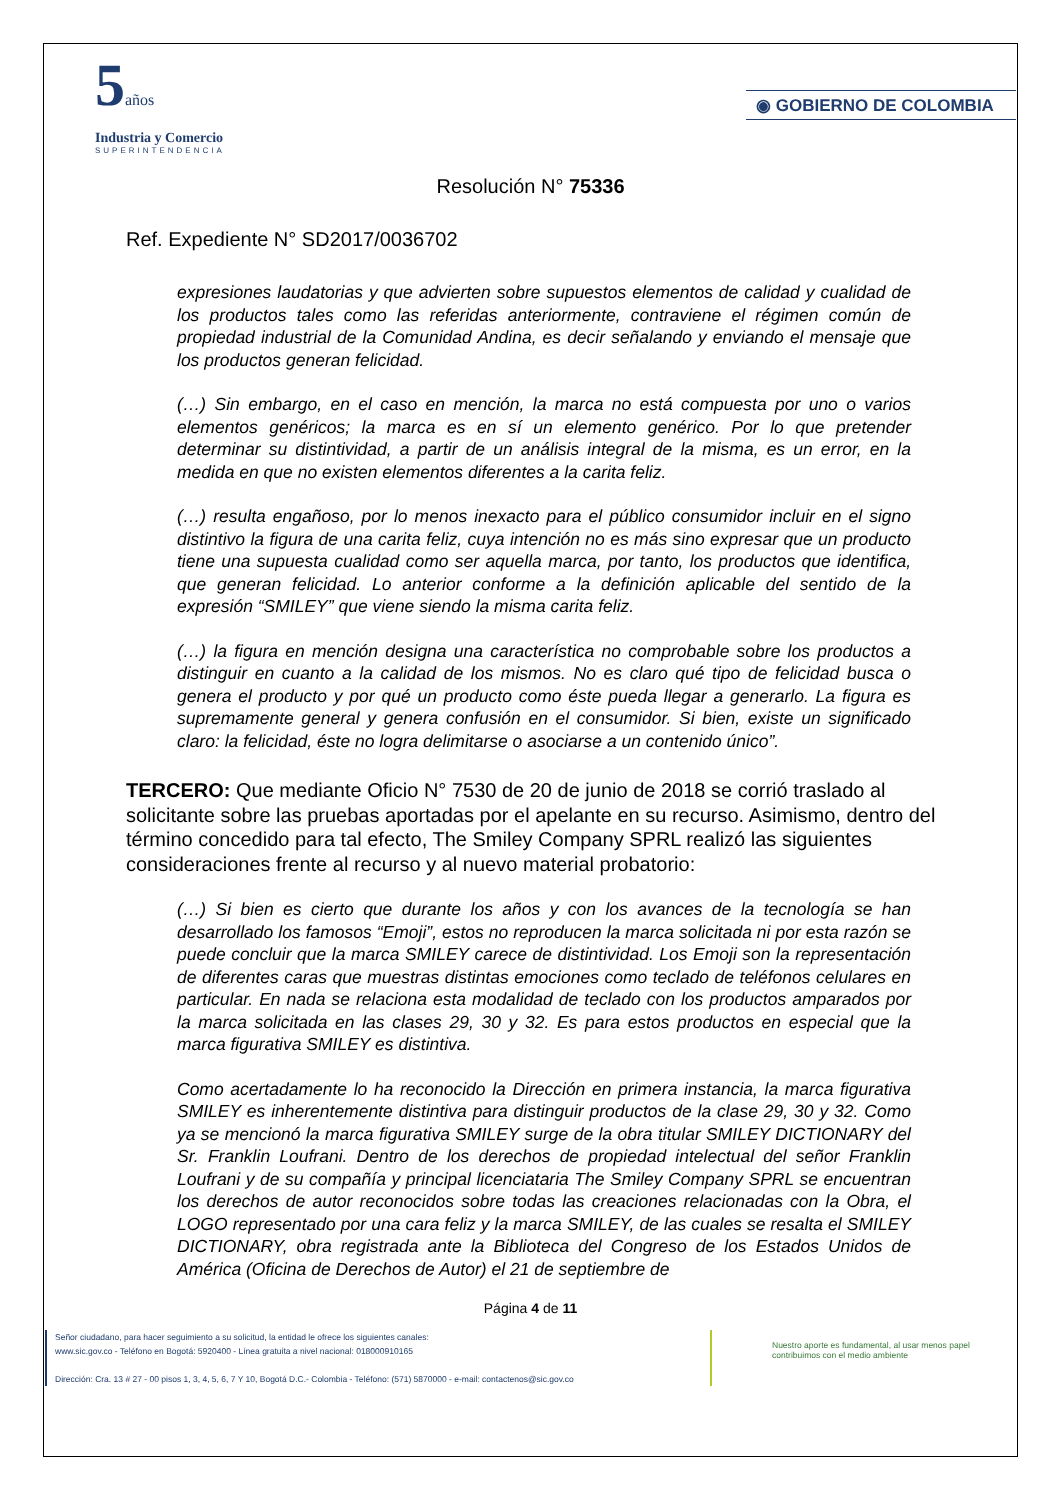5años
Industria y Comercio
SUPERINTENDENCIA
◉ GOBIERNO DE COLOMBIA
Resolución N° 75336
Ref. Expediente N° SD2017/0036702
expresiones laudatorias y que advierten sobre supuestos elementos de calidad y cualidad de los productos tales como las referidas anteriormente, contraviene el régimen común de propiedad industrial de la Comunidad Andina, es decir señalando y enviando el mensaje que los productos generan felicidad.
(…) Sin embargo, en el caso en mención, la marca no está compuesta por uno o varios elementos genéricos; la marca es en sí un elemento genérico. Por lo que pretender determinar su distintividad, a partir de un análisis integral de la misma, es un error, en la medida en que no existen elementos diferentes a la carita feliz.
(…) resulta engañoso, por lo menos inexacto para el público consumidor incluir en el signo distintivo la figura de una carita feliz, cuya intención no es más sino expresar que un producto tiene una supuesta cualidad como ser aquella marca, por tanto, los productos que identifica, que generan felicidad. Lo anterior conforme a la definición aplicable del sentido de la expresión “SMILEY” que viene siendo la misma carita feliz.
(…) la figura en mención designa una característica no comprobable sobre los productos a distinguir en cuanto a la calidad de los mismos. No es claro qué tipo de felicidad busca o genera el producto y por qué un producto como éste pueda llegar a generarlo. La figura es supremamente general y genera confusión en el consumidor. Si bien, existe un significado claro: la felicidad, éste no logra delimitarse o asociarse a un contenido único”.
TERCERO: Que mediante Oficio N° 7530 de 20 de junio de 2018 se corrió traslado al solicitante sobre las pruebas aportadas por el apelante en su recurso. Asimismo, dentro del término concedido para tal efecto, The Smiley Company SPRL realizó las siguientes consideraciones frente al recurso y al nuevo material probatorio:
(…) Si bien es cierto que durante los años y con los avances de la tecnología se han desarrollado los famosos “Emoji”, estos no reproducen la marca solicitada ni por esta razón se puede concluir que la marca SMILEY carece de distintividad. Los Emoji son la representación de diferentes caras que muestras distintas emociones como teclado de teléfonos celulares en particular. En nada se relaciona esta modalidad de teclado con los productos amparados por la marca solicitada en las clases 29, 30 y 32. Es para estos productos en especial que la marca figurativa SMILEY es distintiva.
Como acertadamente lo ha reconocido la Dirección en primera instancia, la marca figurativa SMILEY es inherentemente distintiva para distinguir productos de la clase 29, 30 y 32. Como ya se mencionó la marca figurativa SMILEY surge de la obra titular SMILEY DICTIONARY del Sr. Franklin Loufrani. Dentro de los derechos de propiedad intelectual del señor Franklin Loufrani y de su compañía y principal licenciataria The Smiley Company SPRL se encuentran los derechos de autor reconocidos sobre todas las creaciones relacionadas con la Obra, el LOGO representado por una cara feliz y la marca SMILEY, de las cuales se resalta el SMILEY DICTIONARY, obra registrada ante la Biblioteca del Congreso de los Estados Unidos de América (Oficina de Derechos de Autor) el 21 de septiembre de
Página 4 de 11
Señor ciudadano, para hacer seguimiento a su solicitud, la entidad le ofrece los siguientes canales:
www.sic.gov.co - Teléfono en Bogotá: 5920400 - Línea gratuita a nivel nacional: 018000910165
Dirección: Cra. 13 # 27 - 00 pisos 1, 3, 4, 5, 6, 7 Y 10, Bogotá D.C.- Colombia - Teléfono: (571) 5870000 - e-mail: contactenos@sic.gov.co
Nuestro aporte es fundamental, al usar menos papel contribuimos con el medio ambiente